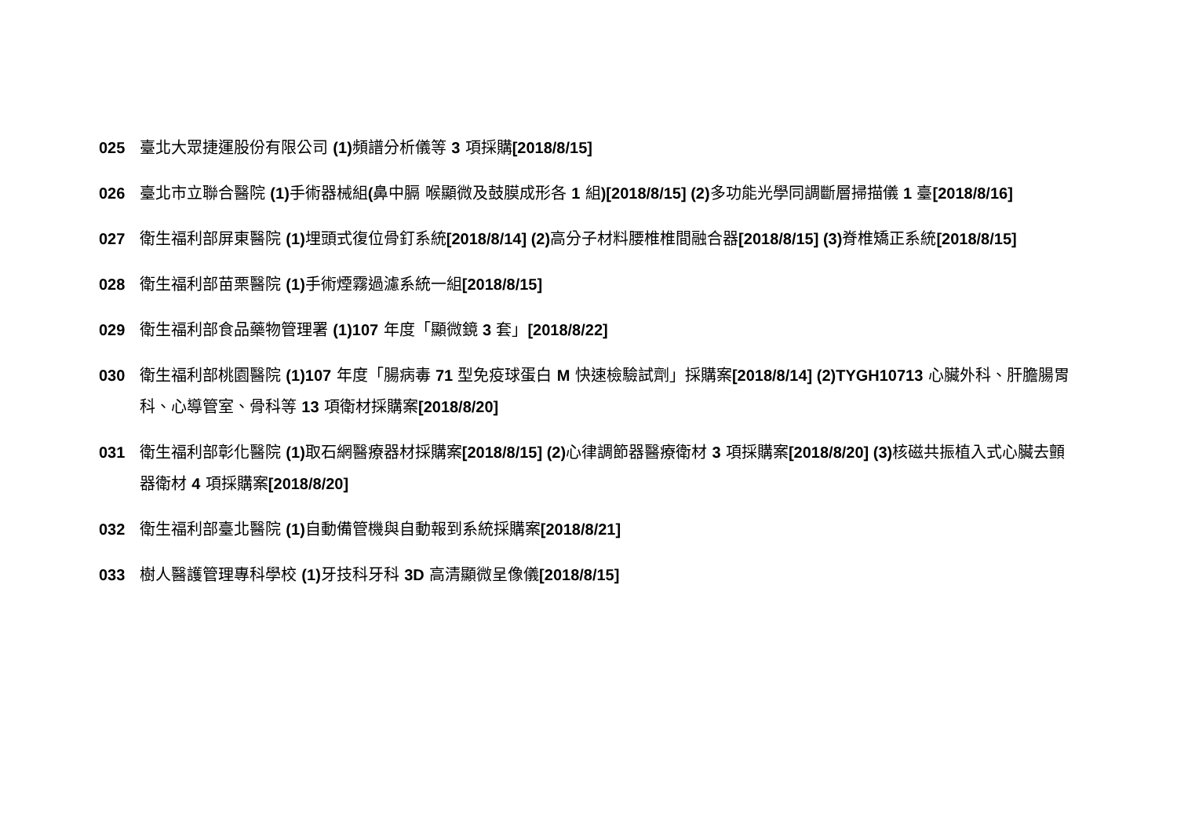025 臺北大眾捷運股份有限公司 (1) 頻譜分析儀等 3 項採購[2018/8/15]
026 臺北市立聯合醫院 (1) 手術器械組(鼻中膈 喉顯微及鼓膜成形各 1 組)[2018/8/15] (2) 多功能光學同調斷層掃描儀 1 臺[2018/8/16]
027 衛生福利部屏東醫院 (1) 埋頭式復位骨釘系統[2018/8/14] (2) 高分子材料腰椎椎間融合器[2018/8/15] (3) 脊椎矯正系統[2018/8/15]
028 衛生福利部苗栗醫院 (1) 手術煙霧過濾系統一組[2018/8/15]
029 衛生福利部食品藥物管理署 (1)107 年度「顯微鏡 3 套」[2018/8/22]
030 衛生福利部桃園醫院 (1)107 年度「腸病毒 71 型免疫球蛋白 M 快速檢驗試劑」採購案[2018/8/14] (2)TYGH10713 心臟外科、肝膽腸胃科、心導管室、骨科等 13 項衛材採購案[2018/8/20]
031 衛生福利部彰化醫院 (1) 取石網醫療器材採購案[2018/8/15] (2) 心律調節器醫療衛材 3 項採購案[2018/8/20] (3) 核磁共振植入式心臟去顫器衛材 4 項採購案[2018/8/20]
032 衛生福利部臺北醫院 (1) 自動備管機與自動報到系統採購案[2018/8/21]
033 樹人醫護管理專科學校 (1) 牙技科牙科 3D 高清顯微呈像儀[2018/8/15]